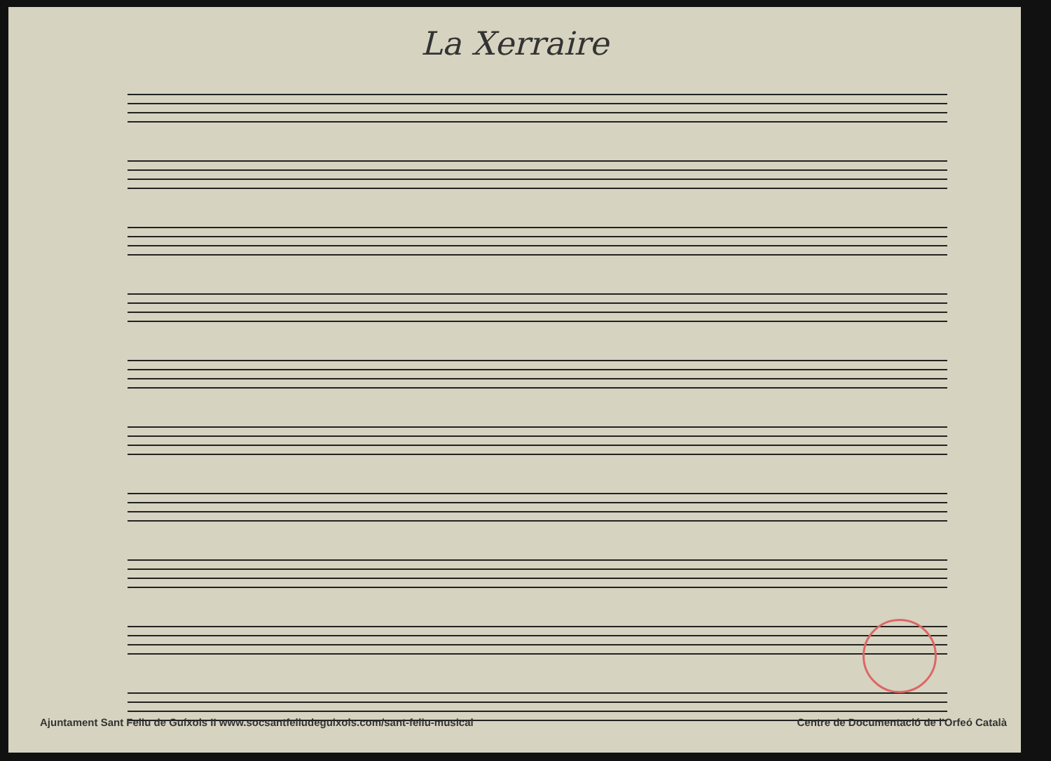La Xerraire
Ajuntament Sant Feliu de Guíxols II www.socsantfeliudeguixols.com/sant-feliu-musical Centre de Documentació de l'Orfeó Català